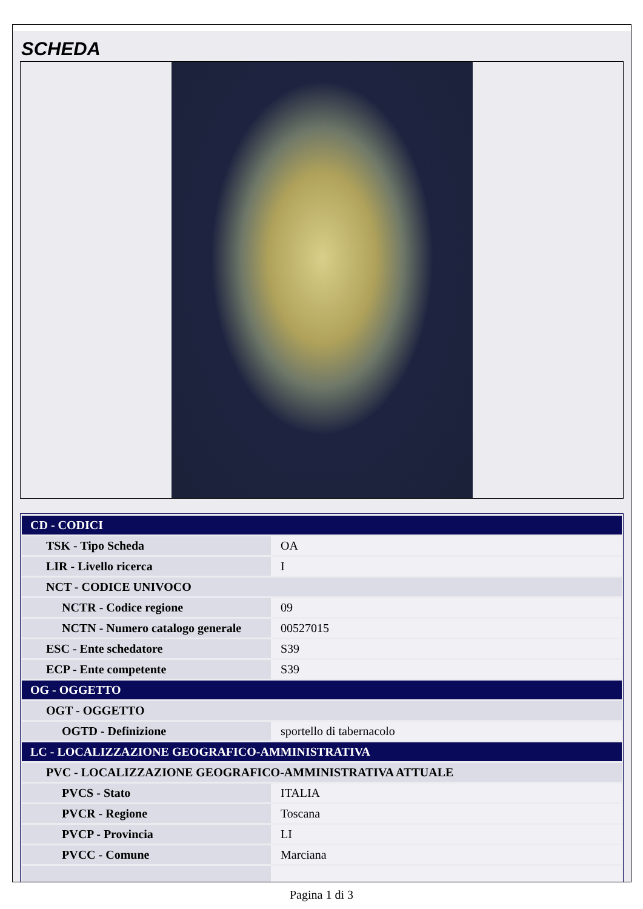SCHEDA
| CD - CODICI | |
| TSK - Tipo Scheda | OA |
| LIR - Livello ricerca | I |
| NCT - CODICE UNIVOCO | |
| NCTR - Codice regione | 09 |
| NCTN - Numero catalogo generale | 00527015 |
| ESC - Ente schedatore | S39 |
| ECP - Ente competente | S39 |
| OG - OGGETTO | |
| OGT - OGGETTO | |
| OGTD - Definizione | sportello di tabernacolo |
| LC - LOCALIZZAZIONE GEOGRAFICO-AMMINISTRATIVA | |
| PVC - LOCALIZZAZIONE GEOGRAFICO-AMMINISTRATIVA ATTUALE | |
| PVCS - Stato | ITALIA |
| PVCR - Regione | Toscana |
| PVCP - Provincia | LI |
| PVCC - Comune | Marciana |
Pagina 1 di 3